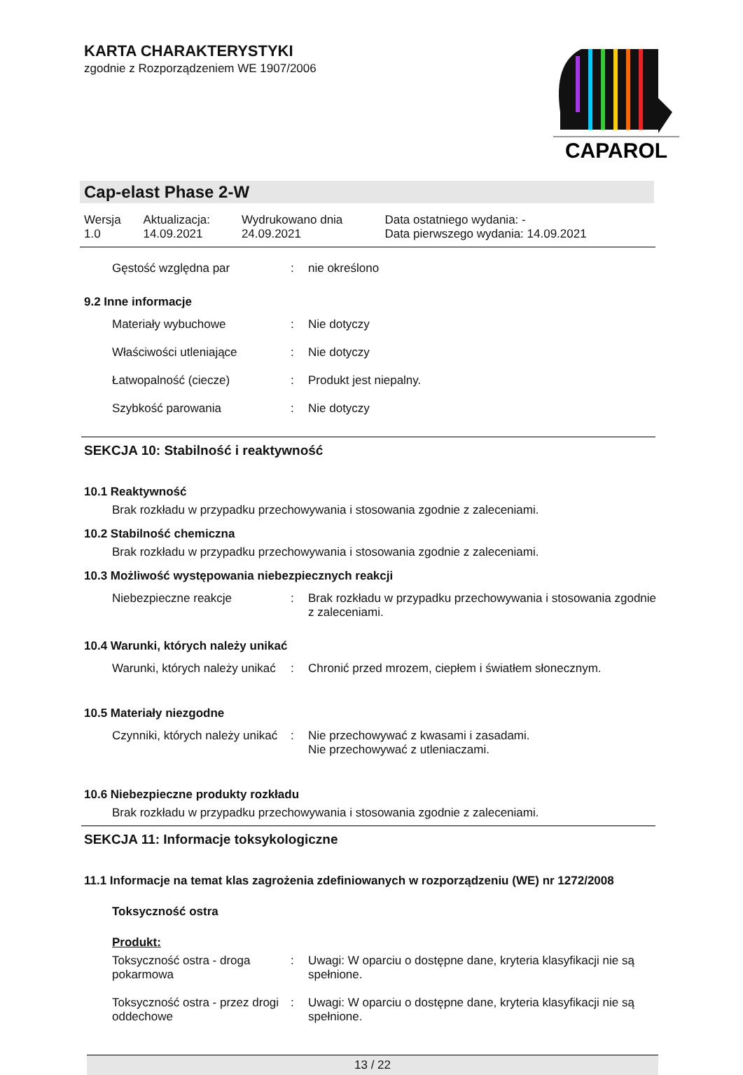KARTA CHARAKTERYSTYKI
zgodnie z Rozporządzeniem WE 1907/2006
CAPAROL
Cap-elast Phase 2-W
| Wersja 1.0 | Aktualizacja: 14.09.2021 | Wydrukowano dnia 24.09.2021 | Data ostatniego wydania: - Data pierwszego wydania: 14.09.2021 |
| Gęstość względna par | : | nie określono |
9.2 Inne informacje
| Materiały wybuchowe | : | Nie dotyczy |
| Właściwości utleniające | : | Nie dotyczy |
| Łatwopalność (ciecze) | : | Produkt jest niepalny. |
| Szybkość parowania | : | Nie dotyczy |
SEKCJA 10: Stabilność i reaktywność
10.1 Reaktywność
Brak rozkładu w przypadku przechowywania i stosowania zgodnie z zaleceniami.
10.2 Stabilność chemiczna
Brak rozkładu w przypadku przechowywania i stosowania zgodnie z zaleceniami.
10.3 Możliwość występowania niebezpiecznych reakcji
| Niebezpieczne reakcje | : | Brak rozkładu w przypadku przechowywania i stosowania zgodnie z zaleceniami. |
10.4 Warunki, których należy unikać
| Warunki, których należy unikać | : | Chronić przed mrozem, ciepłem i światłem słonecznym. |
10.5 Materiały niezgodne
| Czynniki, których należy unikać | : | Nie przechowywać z kwasami i zasadami. Nie przechowywać z utleniaczami. |
10.6 Niebezpieczne produkty rozkładu
Brak rozkładu w przypadku przechowywania i stosowania zgodnie z zaleceniami.
SEKCJA 11: Informacje toksykologiczne
11.1 Informacje na temat klas zagrożenia zdefiniowanych w rozporządzeniu (WE) nr 1272/2008
Toksyczność ostra
Produkt:
| Toksyczność ostra - droga pokarmowa | : | Uwagi: W oparciu o dostępne dane, kryteria klasyfikacji nie są spełnione. |
| Toksyczność ostra - przez drogi oddechowe | : | Uwagi: W oparciu o dostępne dane, kryteria klasyfikacji nie są spełnione. |
13 / 22